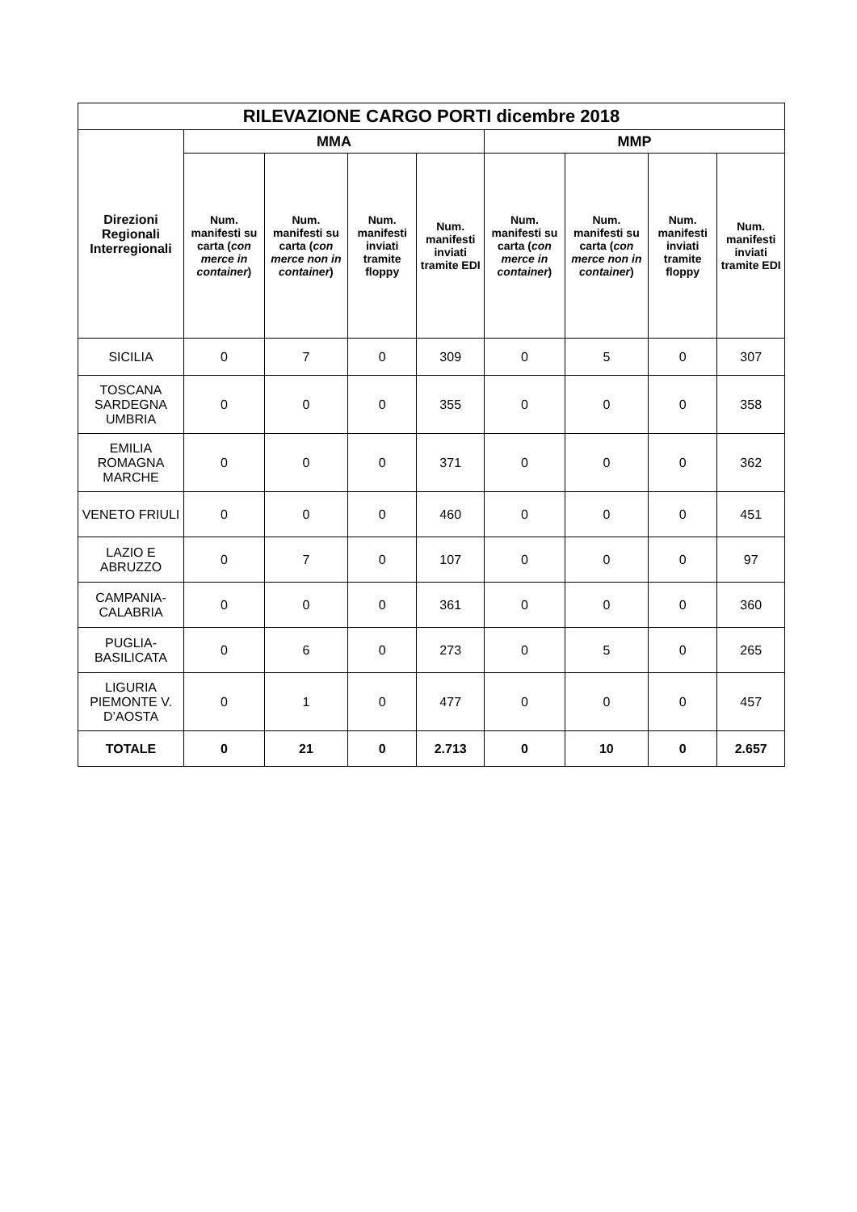| RILEVAZIONE CARGO PORTI dicembre 2018 | | | | | | | | |
| --- | --- | --- | --- | --- | --- | --- | --- | --- |
| Direzioni Regionali Interregionali | MMA | | | | MMP | | | |
| | Num. manifesti su carta ( con merce in container ) | Num. manifesti su carta ( con merce non in container ) | Num. manifesti inviati tramite floppy | Num. manifesti inviati tramite EDI | Num. manifesti su carta ( con merce in container ) | Num. manifesti su carta ( con merce non in container ) | Num. manifesti inviati tramite floppy | Num. manifesti inviati tramite EDI |
| SICILIA | 0 | 7 | 0 | 309 | 0 | 5 | 0 | 307 |
| TOSCANA SARDEGNA UMBRIA | 0 | 0 | 0 | 355 | 0 | 0 | 0 | 358 |
| EMILIA ROMAGNA MARCHE | 0 | 0 | 0 | 371 | 0 | 0 | 0 | 362 |
| VENETO FRIULI | 0 | 0 | 0 | 460 | 0 | 0 | 0 | 451 |
| LAZIO E ABRUZZO | 0 | 7 | 0 | 107 | 0 | 0 | 0 | 97 |
| CAMPANIA-CALABRIA | 0 | 0 | 0 | 361 | 0 | 0 | 0 | 360 |
| PUGLIA-BASILICATA | 0 | 6 | 0 | 273 | 0 | 5 | 0 | 265 |
| LIGURIA PIEMONTE V. D’AOSTA | 0 | 1 | 0 | 477 | 0 | 0 | 0 | 457 |
| TOTALE | 0 | 21 | 0 | 2.713 | 0 | 10 | 0 | 2.657 |